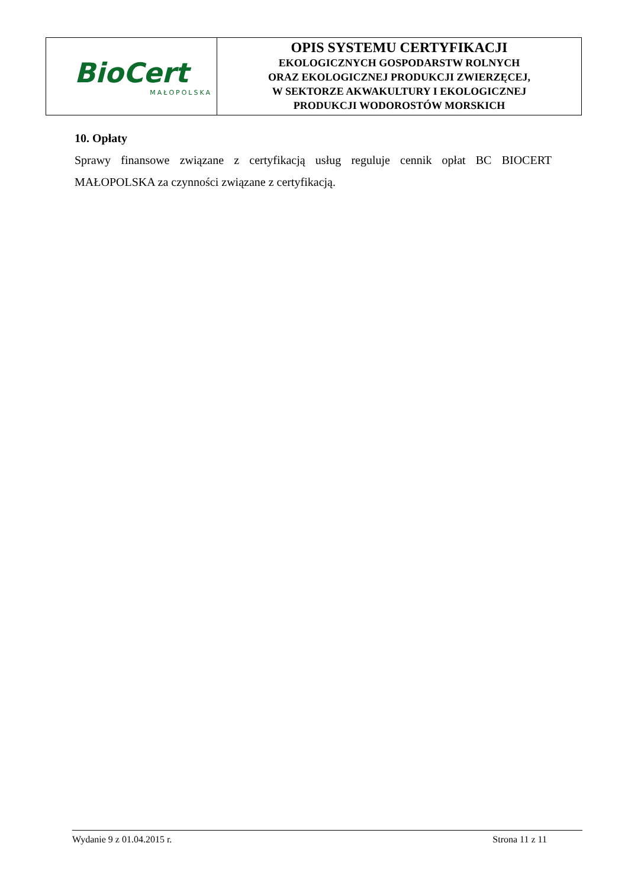| BioCert MAŁOPOLSKA | OPIS SYSTEMU CERTYFIKACJI EKOLOGICZNYCH GOSPODARSTW ROLNYCH ORAZ EKOLOGICZNEJ PRODUKCJI ZWIERZĘCEJ, W SEKTORZE AKWAKULTURY I EKOLOGICZNEJ PRODUKCJI WODOROSTÓW MORSKICH |
10. Opłaty
Sprawy finansowe związane z certyfikacją usług reguluje cennik opłat BC BIOCERT MAŁOPOLSKA za czynności związane z certyfikacją.
Wydanie 9 z 01.04.2015 r. Strona 11 z 11